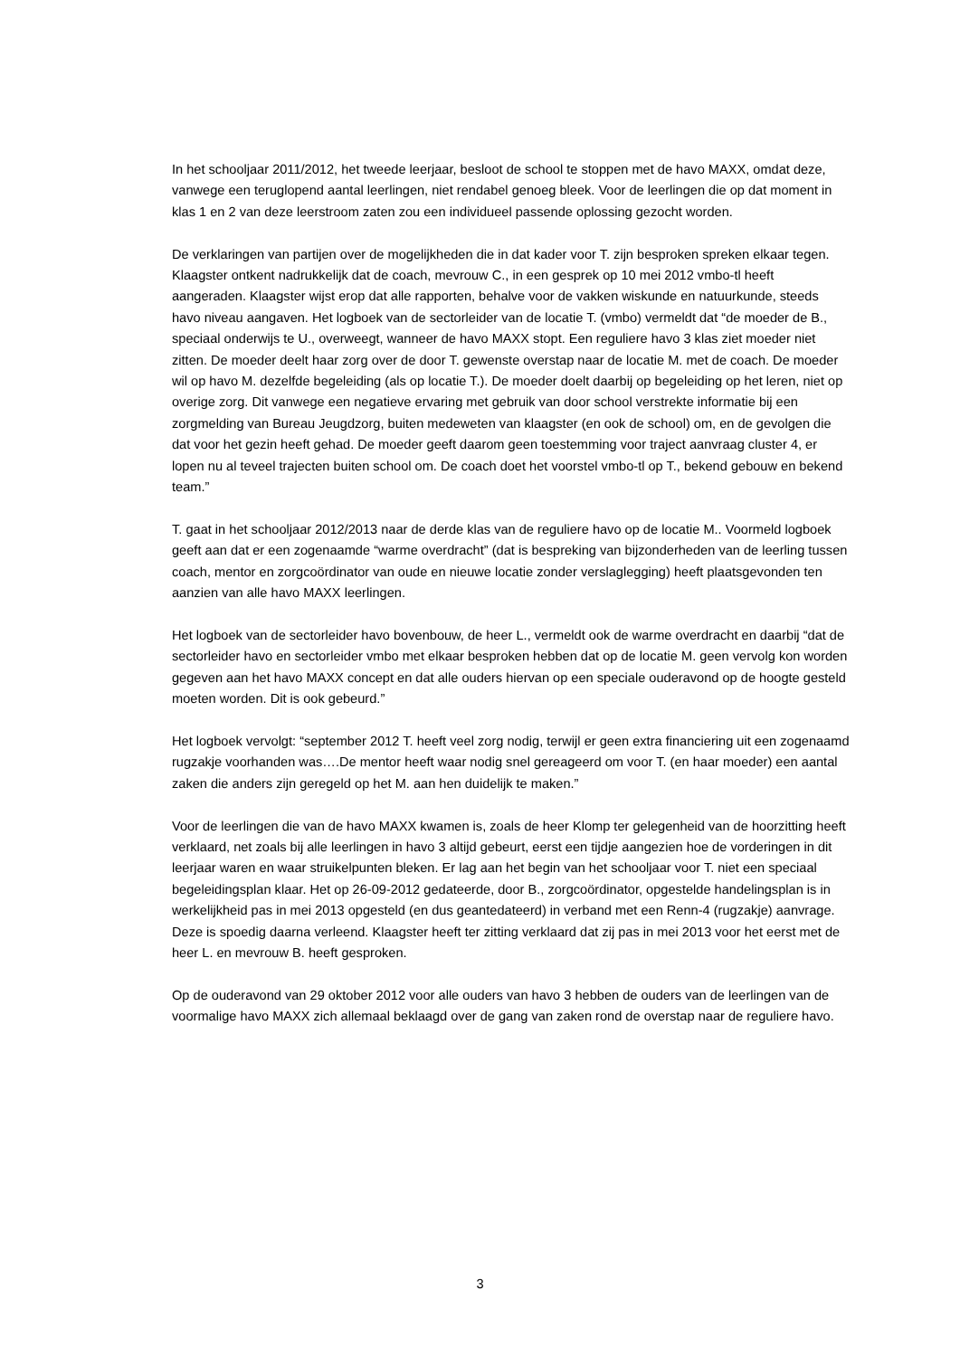In het schooljaar 2011/2012, het tweede leerjaar, besloot de school te stoppen met de havo MAXX, omdat deze, vanwege een teruglopend aantal leerlingen, niet rendabel genoeg bleek. Voor de leerlingen die op dat moment in klas 1 en 2 van deze leerstroom zaten zou een individueel passende oplossing gezocht worden.
De verklaringen van partijen over de mogelijkheden die in dat kader voor T. zijn besproken spreken elkaar tegen. Klaagster ontkent nadrukkelijk dat de coach, mevrouw C., in een gesprek op 10 mei 2012 vmbo-tl heeft aangeraden. Klaagster wijst erop dat alle rapporten, behalve voor de vakken wiskunde en natuurkunde, steeds havo niveau aangaven. Het logboek van de sectorleider van de locatie T. (vmbo) vermeldt dat “de moeder de B., speciaal onderwijs te U., overweegt, wanneer de havo MAXX stopt. Een reguliere havo 3 klas ziet moeder niet zitten. De moeder deelt haar zorg over de door T. gewenste overstap naar de locatie M. met de coach. De moeder wil op havo M. dezelfde begeleiding (als op locatie T.). De moeder doelt daarbij op begeleiding op het leren, niet op overige zorg. Dit vanwege een negatieve ervaring met gebruik van door school verstrekte informatie bij een zorgmelding van Bureau Jeugdzorg, buiten medeweten van klaagster (en ook de school) om, en de gevolgen die dat voor het gezin heeft gehad. De moeder geeft daarom geen toestemming voor traject aanvraag cluster 4, er lopen nu al teveel trajecten buiten school om. De coach doet het voorstel vmbo-tl op T., bekend gebouw en bekend team.”
T. gaat in het schooljaar 2012/2013 naar de derde klas van de reguliere havo op de locatie M.. Voormeld logboek geeft aan dat er een zogenaamde “warme overdracht” (dat is bespreking van bijzonderheden van de leerling tussen coach, mentor en zorgcoördinator van oude en nieuwe locatie zonder verslaglegging) heeft plaatsgevonden ten aanzien van alle havo MAXX leerlingen.
Het logboek van de sectorleider havo bovenbouw, de heer L., vermeldt ook de warme overdracht en daarbij “dat de sectorleider havo en sectorleider vmbo met elkaar besproken hebben dat op de locatie M. geen vervolg kon worden gegeven aan het havo MAXX concept en dat alle ouders hiervan op een speciale ouderavond op de hoogte gesteld moeten worden. Dit is ook gebeurd.”
Het logboek vervolgt: “september 2012 T. heeft veel zorg nodig, terwijl er geen extra financiering uit een zogenaamd rugzakje voorhanden was….De mentor heeft waar nodig snel gereageerd om voor T. (en haar moeder) een aantal zaken die anders zijn geregeld op het M. aan hen duidelijk te maken.”
Voor de leerlingen die van de havo MAXX kwamen is, zoals de heer Klomp ter gelegenheid van de hoorzitting heeft verklaard, net zoals bij alle leerlingen in havo 3 altijd gebeurt, eerst een tijdje aangezien hoe de vorderingen in dit leerjaar waren en waar struikelpunten bleken. Er lag aan het begin van het schooljaar voor T. niet een speciaal begeleidingsplan klaar. Het op 26-09-2012 gedateerde, door B., zorgcoördinator, opgestelde handelingsplan is in werkelijkheid pas in mei 2013 opgesteld (en dus geantedateerd) in verband met een Renn-4 (rugzakje) aanvrage. Deze is spoedig daarna verleend. Klaagster heeft ter zitting verklaard dat zij pas in mei 2013 voor het eerst met de heer L. en mevrouw B. heeft gesproken.
Op de ouderavond van 29 oktober 2012 voor alle ouders van havo 3 hebben de ouders van de leerlingen van de voormalige havo MAXX zich allemaal beklaagd over de gang van zaken rond de overstap naar de reguliere havo.
3